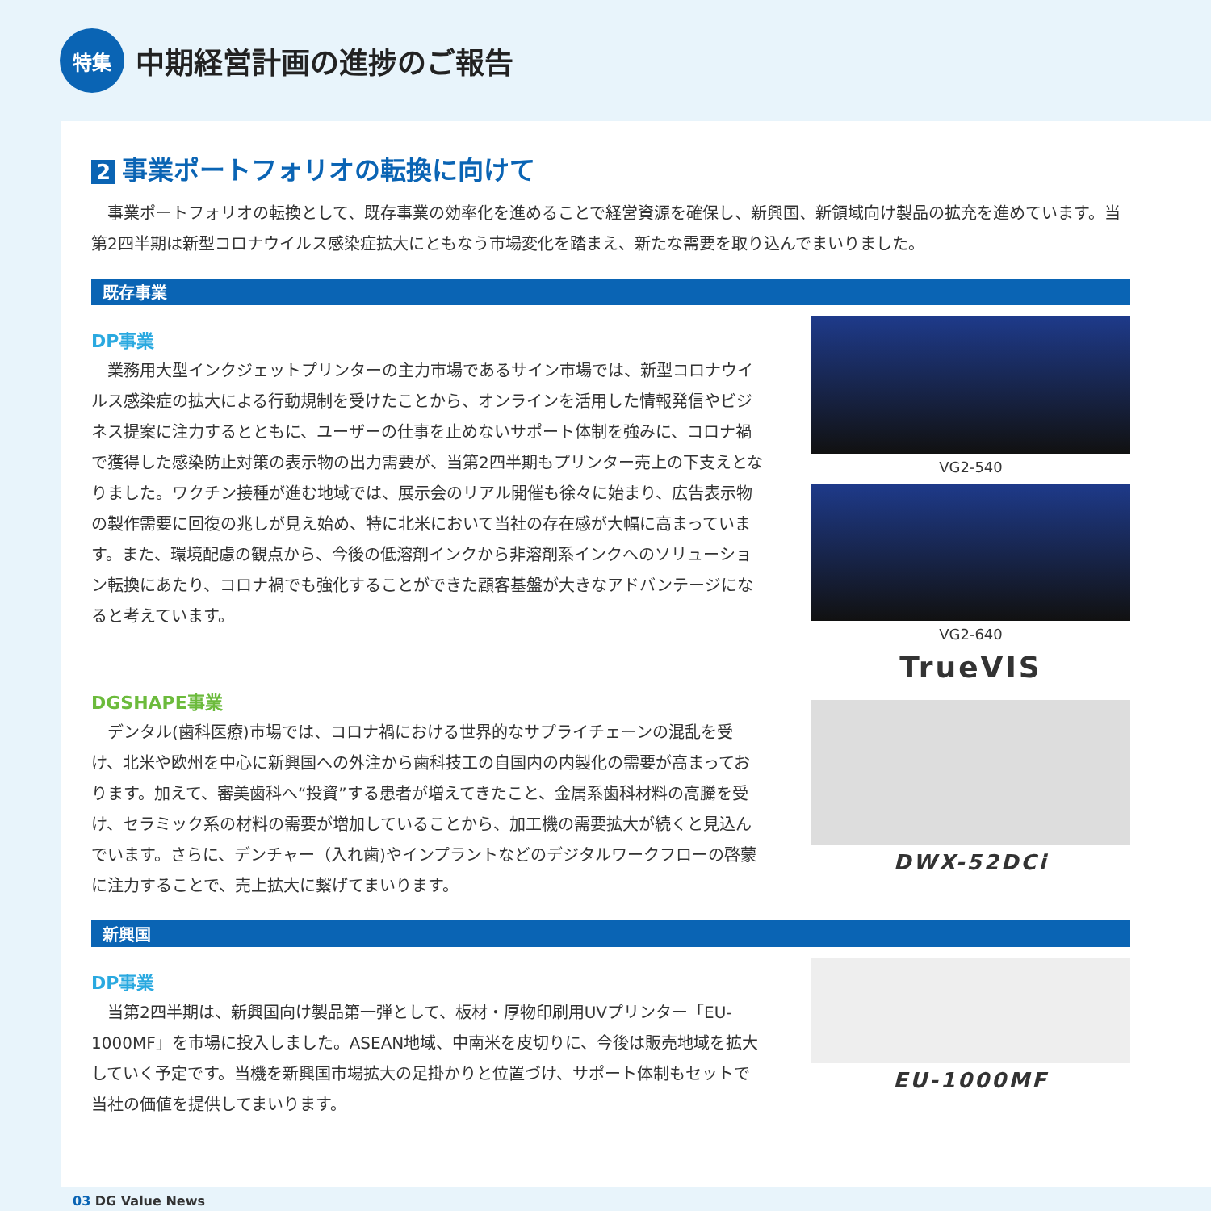特集
中期経営計画の進捗のご報告
2 事業ポートフォリオの転換に向けて
事業ポートフォリオの転換として、既存事業の効率化を進めることで経営資源を確保し、新興国、新領域向け製品の拡充を進めています。当第2四半期は新型コロナウイルス感染症拡大にともなう市場変化を踏まえ、新たな需要を取り込んでまいりました。
既存事業
DP事業
業務用大型インクジェットプリンターの主力市場であるサイン市場では、新型コロナウイルス感染症の拡大による行動規制を受けたことから、オンラインを活用した情報発信やビジネス提案に注力するとともに、ユーザーの仕事を止めないサポート体制を強みに、コロナ禍で獲得した感染防止対策の表示物の出力需要が、当第2四半期もプリンター売上の下支えとなりました。ワクチン接種が進む地域では、展示会のリアル開催も徐々に始まり、広告表示物の製作需要に回復の兆しが見え始め、特に北米において当社の存在感が大幅に高まっています。また、環境配慮の観点から、今後の低溶剤インクから非溶剤系インクへのソリューション転換にあたり、コロナ禍でも強化することができた顧客基盤が大きなアドバンテージになると考えています。
DGSHAPE事業
デンタル(歯科医療)市場では、コロナ禍における世界的なサプライチェーンの混乱を受け、北米や欧州を中心に新興国への外注から歯科技工の自国内の内製化の需要が高まっております。加えて、審美歯科へ“投資”する患者が増えてきたこと、金属系歯科材料の高騰を受け、セラミック系の材料の需要が増加していることから、加工機の需要拡大が続くと見込んでいます。さらに、デンチャー（入れ歯)やインプラントなどのデジタルワークフローの啓蒙に注力することで、売上拡大に繋げてまいります。
VG2-540
VG2-640
TrueVIS
DWX-52DCi
新興国
DP事業
当第2四半期は、新興国向け製品第一弾として、板材・厚物印刷用UVプリンター「EU-1000MF」を市場に投入しました。ASEAN地域、中南米を皮切りに、今後は販売地域を拡大していく予定です。当機を新興国市場拡大の足掛かりと位置づけ、サポート体制もセットで当社の価値を提供してまいります。
EU-1000MF
03 DG Value News